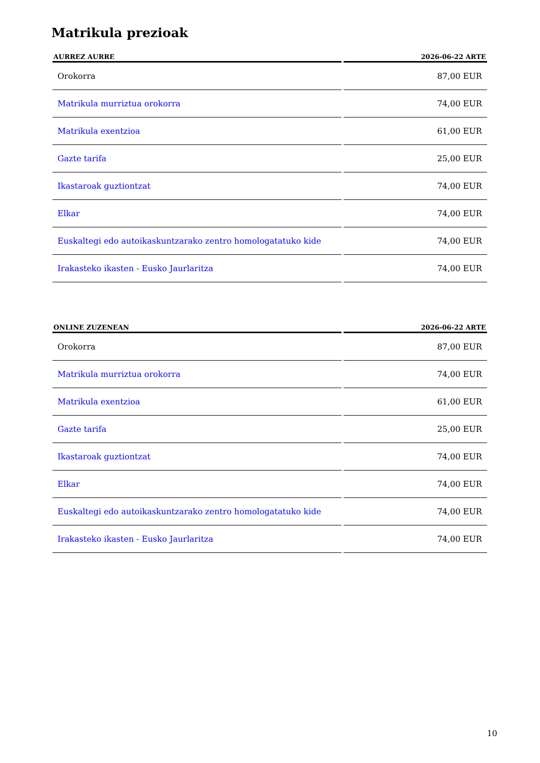Matrikula prezioak
| AURREZ AURRE | 2026-06-22 ARTE |
| --- | --- |
| Orokorra | 87,00 EUR |
| Matrikula murriztua orokorra | 74,00 EUR |
| Matrikula exentzioa | 61,00 EUR |
| Gazte tarifa | 25,00 EUR |
| Ikastaroak guztiontzat | 74,00 EUR |
| Elkar | 74,00 EUR |
| Euskaltegi edo autoikaskuntzarako zentro homologatatuko kide | 74,00 EUR |
| Irakasteko ikasten - Eusko Jaurlaritza | 74,00 EUR |
| ONLINE ZUZENEAN | 2026-06-22 ARTE |
| --- | --- |
| Orokorra | 87,00 EUR |
| Matrikula murriztua orokorra | 74,00 EUR |
| Matrikula exentzioa | 61,00 EUR |
| Gazte tarifa | 25,00 EUR |
| Ikastaroak guztiontzat | 74,00 EUR |
| Elkar | 74,00 EUR |
| Euskaltegi edo autoikaskuntzarako zentro homologatatuko kide | 74,00 EUR |
| Irakasteko ikasten - Eusko Jaurlaritza | 74,00 EUR |
10